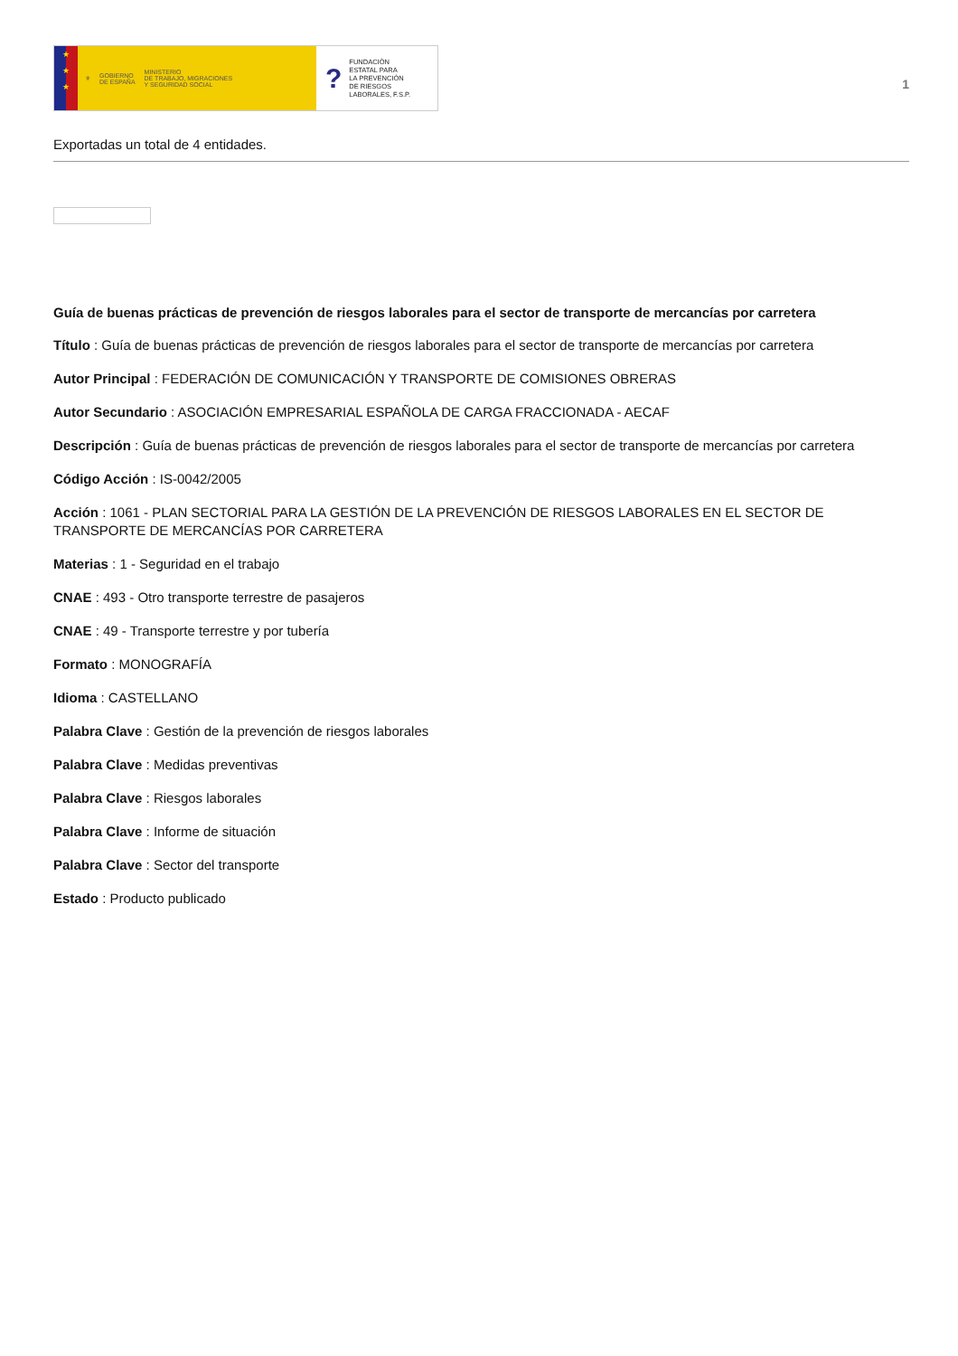★
★
★
⚜ GOBIERNO
DE ESPAÑA MINISTERIO
DE TRABAJO, MIGRACIONES
Y SEGURIDAD SOCIAL
? FUNDACIÓN
ESTATAL PARA
LA PREVENCIÓN
DE RIESGOS
LABORALES, F.S.P.
1
Exportadas un total de 4 entidades.
Guía de buenas prácticas de prevención de riesgos laborales para el sector de transporte de mercancías por carretera
Título : Guía de buenas prácticas de prevención de riesgos laborales para el sector de transporte de mercancías por carretera
Autor Principal : FEDERACIÓN DE COMUNICACIÓN Y TRANSPORTE DE COMISIONES OBRERAS
Autor Secundario : ASOCIACIÓN EMPRESARIAL ESPAÑOLA DE CARGA FRACCIONADA - AECAF
Descripción : Guía de buenas prácticas de prevención de riesgos laborales para el sector de transporte de mercancías por carretera
Código Acción : IS-0042/2005
Acción : 1061 - PLAN SECTORIAL PARA LA GESTIÓN DE LA PREVENCIÓN DE RIESGOS LABORALES EN EL SECTOR DE TRANSPORTE DE MERCANCÍAS POR CARRETERA
Materias : 1 - Seguridad en el trabajo
CNAE : 493 - Otro transporte terrestre de pasajeros
CNAE : 49 - Transporte terrestre y por tubería
Formato : MONOGRAFÍA
Idioma : CASTELLANO
Palabra Clave : Gestión de la prevención de riesgos laborales
Palabra Clave : Medidas preventivas
Palabra Clave : Riesgos laborales
Palabra Clave : Informe de situación
Palabra Clave : Sector del transporte
Estado : Producto publicado